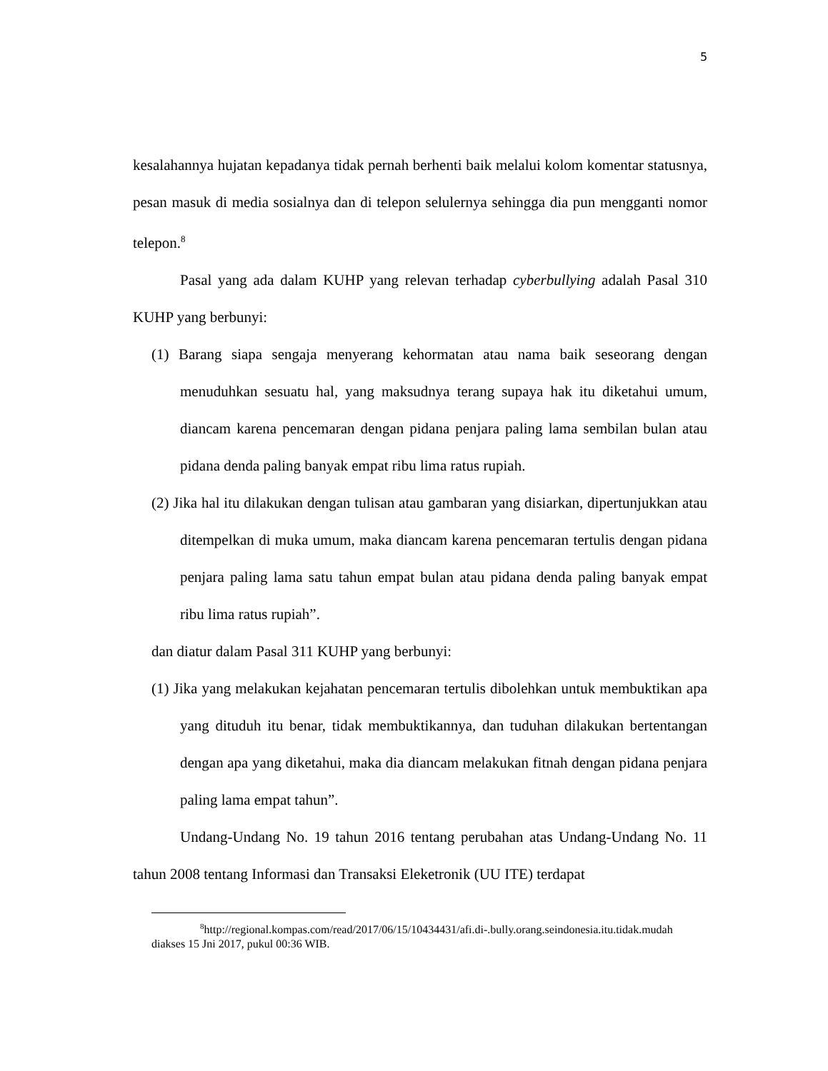5
kesalahannya hujatan kepadanya tidak pernah berhenti baik melalui kolom komentar statusnya, pesan masuk di media sosialnya dan di telepon selulernya sehingga dia pun mengganti nomor telepon.<sup>8</sup>
Pasal yang ada dalam KUHP yang relevan terhadap cyberbullying adalah Pasal 310 KUHP yang berbunyi:
(1) Barang siapa sengaja menyerang kehormatan atau nama baik seseorang dengan menuduhkan sesuatu hal, yang maksudnya terang supaya hak itu diketahui umum, diancam karena pencemaran dengan pidana penjara paling lama sembilan bulan atau pidana denda paling banyak empat ribu lima ratus rupiah.
(2) Jika hal itu dilakukan dengan tulisan atau gambaran yang disiarkan, dipertunjukkan atau ditempelkan di muka umum, maka diancam karena pencemaran tertulis dengan pidana penjara paling lama satu tahun empat bulan atau pidana denda paling banyak empat ribu lima ratus rupiah”.
dan diatur dalam Pasal 311 KUHP yang berbunyi:
(1) Jika yang melakukan kejahatan pencemaran tertulis dibolehkan untuk membuktikan apa yang dituduh itu benar, tidak membuktikannya, dan tuduhan dilakukan bertentangan dengan apa yang diketahui, maka dia diancam melakukan fitnah dengan pidana penjara paling lama empat tahun”.
Undang-Undang No. 19 tahun 2016 tentang perubahan atas Undang-Undang No. 11 tahun 2008 tentang Informasi dan Transaksi Eleketronik (UU ITE) terdapat
<sup>8</sup> http://regional.kompas.com/read/2017/06/15/10434431/afi.di-.bully.orang.seindonesia.itu.tidak.mudah diakses 15 Jni 2017, pukul 00:36 WIB.